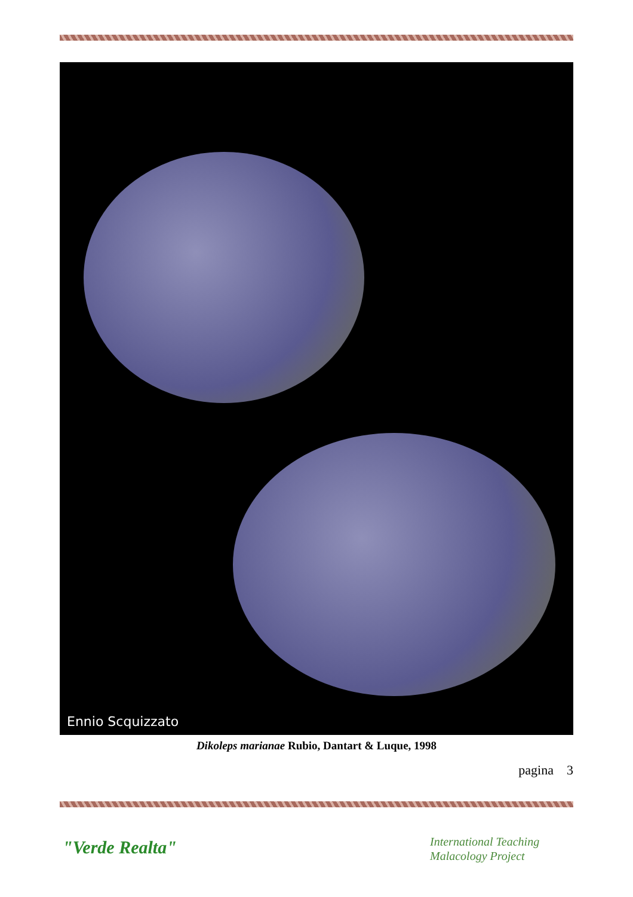Ennio Scquizzato
Dikoleps marianae Rubio, Dantart & Luque, 1998
pagina 3
"Verde Realta"
International Teaching
Malacology Project